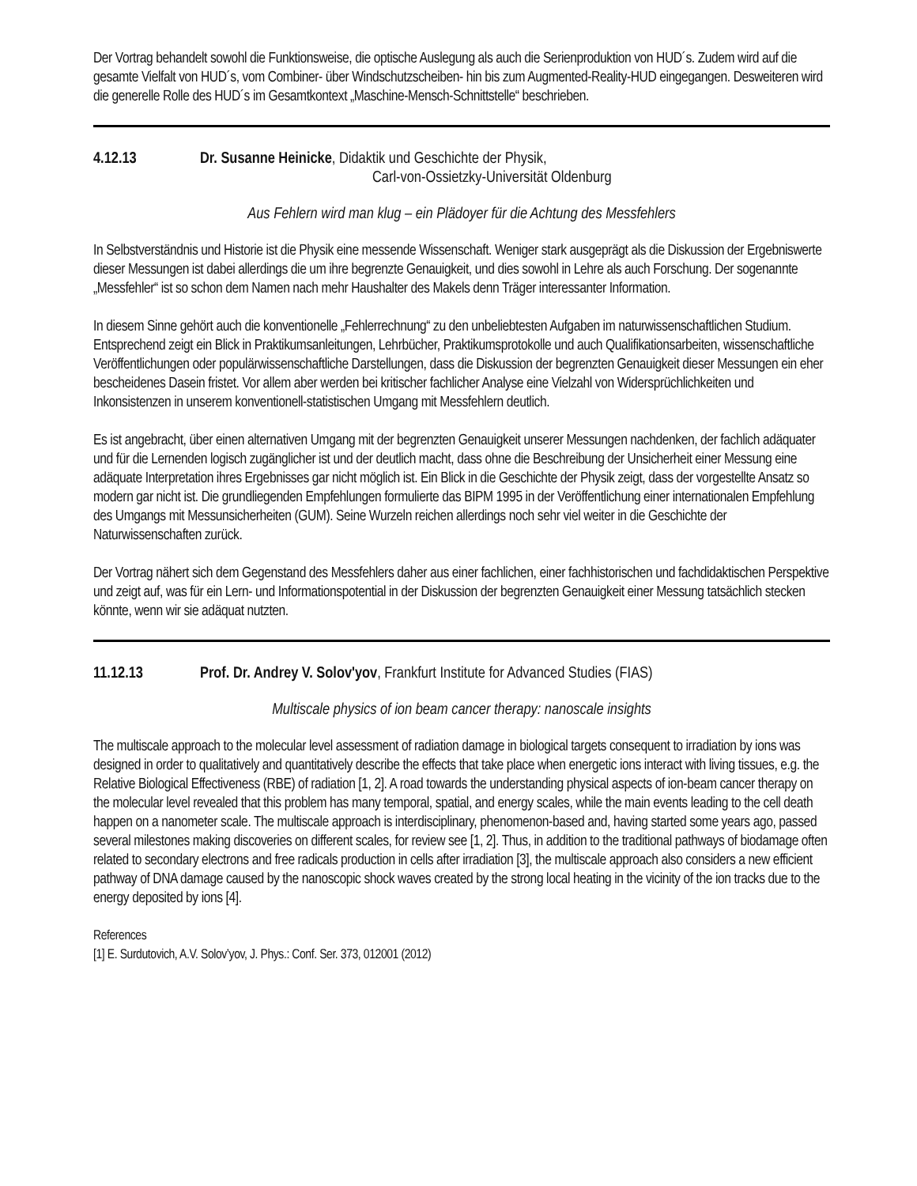Der Vortrag behandelt sowohl die Funktionsweise, die optische Auslegung als auch die Serienproduktion von HUD´s. Zudem wird auf die gesamte Vielfalt von HUD´s, vom Combiner- über Windschutzscheiben- hin bis zum Augmented-Reality-HUD eingegangen. Desweiteren wird die generelle Rolle des HUD´s im Gesamtkontext „Maschine-Mensch-Schnittstelle“ beschrieben.
4.12.13 Dr. Susanne Heinicke, Didaktik und Geschichte der Physik,
Carl-von-Ossietzky-Universität Oldenburg
Aus Fehlern wird man klug – ein Plädoyer für die Achtung des Messfehlers
In Selbstverständnis und Historie ist die Physik eine messende Wissenschaft. Weniger stark ausgeprägt als die Diskussion der Ergebniswerte dieser Messungen ist dabei allerdings die um ihre begrenzte Genauigkeit, und dies sowohl in Lehre als auch Forschung. Der sogenannte „Messfehler“ ist so schon dem Namen nach mehr Haushalter des Makels denn Träger interessanter Information.
In diesem Sinne gehört auch die konventionelle „Fehlerrechnung“ zu den unbeliebtesten Aufgaben im naturwissenschaftlichen Studium. Entsprechend zeigt ein Blick in Praktikumsanleitungen, Lehrbücher, Praktikumsprotokolle und auch Qualifikationsarbeiten, wissenschaftliche Veröffentlichungen oder populärwissenschaftliche Darstellungen, dass die Diskussion der begrenzten Genauigkeit dieser Messungen ein eher bescheidenes Dasein fristet. Vor allem aber werden bei kritischer fachlicher Analyse eine Vielzahl von Widersprüchlichkeiten und Inkonsistenzen in unserem konventionell-statistischen Umgang mit Messfehlern deutlich.
Es ist angebracht, über einen alternativen Umgang mit der begrenzten Genauigkeit unserer Messungen nachdenken, der fachlich adäquater und für die Lernenden logisch zugänglicher ist und der deutlich macht, dass ohne die Beschreibung der Unsicherheit einer Messung eine adäquate Interpretation ihres Ergebnisses gar nicht möglich ist. Ein Blick in die Geschichte der Physik zeigt, dass der vorgestellte Ansatz so modern gar nicht ist. Die grundliegenden Empfehlungen formulierte das BIPM 1995 in der Veröffentlichung einer internationalen Empfehlung des Umgangs mit Messunsicherheiten (GUM). Seine Wurzeln reichen allerdings noch sehr viel weiter in die Geschichte der Naturwissenschaften zurück.
Der Vortrag nähert sich dem Gegenstand des Messfehlers daher aus einer fachlichen, einer fachhistorischen und fachdidaktischen Perspektive und zeigt auf, was für ein Lern- und Informationspotential in der Diskussion der begrenzten Genauigkeit einer Messung tatsächlich stecken könnte, wenn wir sie adäquat nutzten.
11.12.13 Prof. Dr. Andrey V. Solov'yov, Frankfurt Institute for Advanced Studies (FIAS)
Multiscale physics of ion beam cancer therapy: nanoscale insights
The multiscale approach to the molecular level assessment of radiation damage in biological targets consequent to irradiation by ions was designed in order to qualitatively and quantitatively describe the effects that take place when energetic ions interact with living tissues, e.g. the Relative Biological Effectiveness (RBE) of radiation [1, 2]. A road towards the understanding physical aspects of ion-beam cancer therapy on the molecular level revealed that this problem has many temporal, spatial, and energy scales, while the main events leading to the cell death happen on a nanometer scale. The multiscale approach is interdisciplinary, phenomenon-based and, having started some years ago, passed several milestones making discoveries on different scales, for review see [1, 2]. Thus, in addition to the traditional pathways of biodamage often related to secondary electrons and free radicals production in cells after irradiation [3], the multiscale approach also considers a new efficient pathway of DNA damage caused by the nanoscopic shock waves created by the strong local heating in the vicinity of the ion tracks due to the energy deposited by ions [4].
References
[1] E. Surdutovich, A.V. Solov’yov, J. Phys.: Conf. Ser. 373, 012001 (2012)